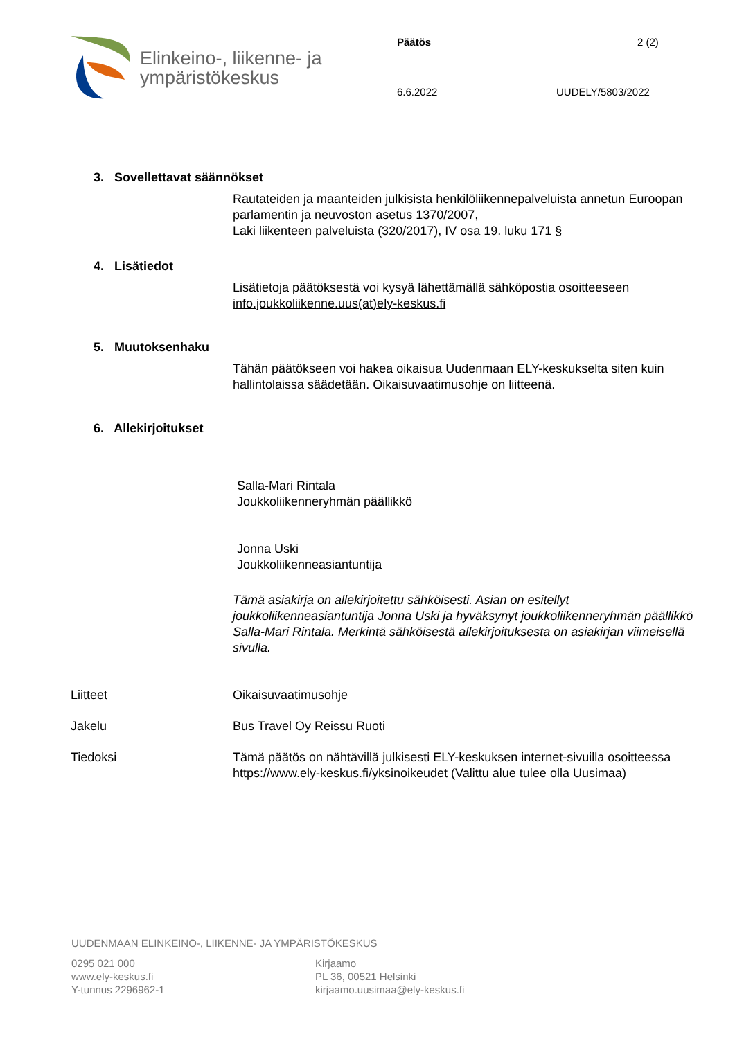Elinkeino-, liikenne- ja
ympäristökeskus
Päätös 2 (2)
6.6.2022 UUDELY/5803/2022
3. Sovellettavat säännökset
Rautateiden ja maanteiden julkisista henkilöliikennepalveluista annetun Euroopan parlamentin ja neuvoston asetus 1370/2007,
Laki liikenteen palveluista (320/2017), IV osa 19. luku 171 §
4. Lisätiedot
Lisätietoja päätöksestä voi kysyä lähettämällä sähköpostia osoitteeseen info.joukkoliikenne.uus(at)ely-keskus.fi
5. Muutoksenhaku
Tähän päätökseen voi hakea oikaisua Uudenmaan ELY-keskukselta siten kuin hallintolaissa säädetään. Oikaisuvaatimusohje on liitteenä.
6. Allekirjoitukset
Salla-Mari Rintala
Joukkoliikenneryhmän päällikkö
Jonna Uski
Joukkoliikenneasiantuntija
Tämä asiakirja on allekirjoitettu sähköisesti. Asian on esitellyt joukkoliikenneasiantuntija Jonna Uski ja hyväksynyt joukkoliikenneryhmän päällikkö Salla-Mari Rintala. Merkintä sähköisestä allekirjoituksesta on asiakirjan viimeisellä sivulla.
Liitteet Oikaisuvaatimusohje
Jakelu Bus Travel Oy Reissu Ruoti
Tiedoksi Tämä päätös on nähtävillä julkisesti ELY-keskuksen internet-sivuilla osoitteessa https://www.ely-keskus.fi/yksinoikeudet (Valittu alue tulee olla Uusimaa)
UUDENMAAN ELINKEINO-, LIIKENNE- JA YMPÄRISTÖKESKUS
0295 021 000
www.ely-keskus.fi
Y-tunnus 2296962-1
Kirjaamo
PL 36, 00521 Helsinki
kirjaamo.uusimaa@ely-keskus.fi